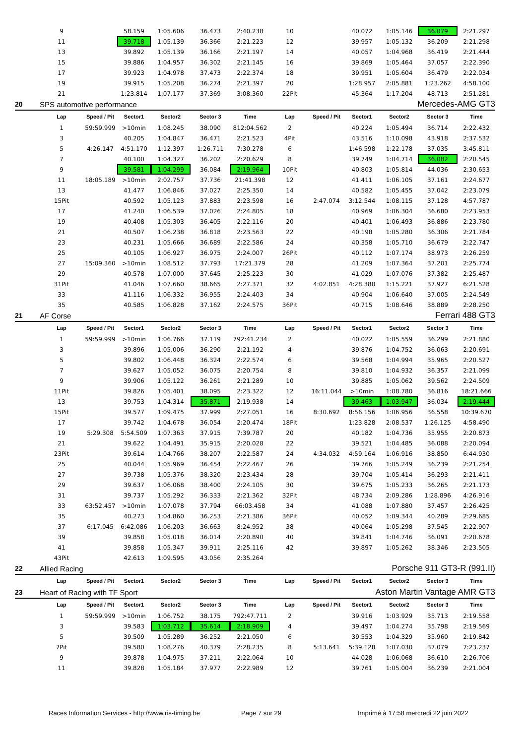| | 9 | | 58.159 | 1:05.606 | 36.473 | 2:40.238 | 10 | | 40.072 | 1:05.146 | 36.079 | 2:21.297 |
| | 11 | | 39.718 | 1:05.139 | 36.366 | 2:21.223 | 12 | | 39.957 | 1:05.132 | 36.209 | 2:21.298 |
| | 13 | | 39.892 | 1:05.139 | 36.166 | 2:21.197 | 14 | | 40.057 | 1:04.968 | 36.419 | 2:21.444 |
| | 15 | | 39.886 | 1:04.957 | 36.302 | 2:21.145 | 16 | | 39.869 | 1:05.464 | 37.057 | 2:22.390 |
| | 17 | | 39.923 | 1:04.978 | 37.473 | 2:22.374 | 18 | | 39.951 | 1:05.604 | 36.479 | 2:22.034 |
| | 19 | | 39.915 | 1:05.208 | 36.274 | 2:21.397 | 20 | | 1:28.957 | 2:05.881 | 1:23.262 | 4:58.100 |
| | 21 | | 1:23.814 | 1:07.177 | 37.369 | 3:08.360 | 22Pit | | 45.364 | 1:17.204 | 48.713 | 2:51.281 |
| 20 | SPS automotive performance | | | | | Mercedes-AMG GT3 | | | | | | |
| | Lap | Speed / Pit | Sector1 | Sector2 | Sector 3 | Time | Lap | Speed / Pit | Sector1 | Sector2 | Sector 3 | Time |
| | 1 | 59:59.999 | >10min | 1:08.245 | 38.090 | 812:04.562 | 2 | | 40.224 | 1:05.494 | 36.714 | 2:22.432 |
| | 3 | | 40.205 | 1:04.847 | 36.471 | 2:21.523 | 4Pit | | 43.516 | 1:10.098 | 43.918 | 2:37.532 |
| | 5 | 4:26.147 | 4:51.170 | 1:12.397 | 1:26.711 | 7:30.278 | 6 | | 1:46.598 | 1:22.178 | 37.035 | 3:45.811 |
| | 7 | | 40.100 | 1:04.327 | 36.202 | 2:20.629 | 8 | | 39.749 | 1:04.714 | 36.082 | 2:20.545 |
| | 9 | | 39.581 | 1:04.299 | 36.084 | 2:19.964 | 10Pit | | 40.803 | 1:05.814 | 44.036 | 2:30.653 |
| | 11 | 18:05.189 | >10min | 2:02.757 | 37.736 | 21:41.398 | 12 | | 41.411 | 1:06.105 | 37.161 | 2:24.677 |
| | 13 | | 41.477 | 1:06.846 | 37.027 | 2:25.350 | 14 | | 40.582 | 1:05.455 | 37.042 | 2:23.079 |
| | 15Pit | | 40.592 | 1:05.123 | 37.883 | 2:23.598 | 16 | 2:47.074 | 3:12.544 | 1:08.115 | 37.128 | 4:57.787 |
| | 17 | | 41.240 | 1:06.539 | 37.026 | 2:24.805 | 18 | | 40.969 | 1:06.304 | 36.680 | 2:23.953 |
| | 19 | | 40.408 | 1:05.303 | 36.405 | 2:22.116 | 20 | | 40.401 | 1:06.493 | 36.886 | 2:23.780 |
| | 21 | | 40.507 | 1:06.238 | 36.818 | 2:23.563 | 22 | | 40.198 | 1:05.280 | 36.306 | 2:21.784 |
| | 23 | | 40.231 | 1:05.666 | 36.689 | 2:22.586 | 24 | | 40.358 | 1:05.710 | 36.679 | 2:22.747 |
| | 25 | | 40.105 | 1:06.927 | 36.975 | 2:24.007 | 26Pit | | 40.112 | 1:07.174 | 38.973 | 2:26.259 |
| | 27 | 15:09.360 | >10min | 1:08.512 | 37.793 | 17:21.379 | 28 | | 41.209 | 1:07.364 | 37.201 | 2:25.774 |
| | 29 | | 40.578 | 1:07.000 | 37.645 | 2:25.223 | 30 | | 41.029 | 1:07.076 | 37.382 | 2:25.487 |
| | 31Pit | | 41.046 | 1:07.660 | 38.665 | 2:27.371 | 32 | 4:02.851 | 4:28.380 | 1:15.221 | 37.927 | 6:21.528 |
| | 33 | | 41.116 | 1:06.332 | 36.955 | 2:24.403 | 34 | | 40.904 | 1:06.640 | 37.005 | 2:24.549 |
| | 35 | | 40.585 | 1:06.828 | 37.162 | 2:24.575 | 36Pit | | 40.715 | 1:08.646 | 38.889 | 2:28.250 |
| 21 | AF Corse | | | | | Ferrari 488 GT3 | | | | | | |
| | Lap | Speed / Pit | Sector1 | Sector2 | Sector 3 | Time | Lap | Speed / Pit | Sector1 | Sector2 | Sector 3 | Time |
| | 1 | 59:59.999 | >10min | 1:06.766 | 37.119 | 792:41.234 | 2 | | 40.022 | 1:05.559 | 36.299 | 2:21.880 |
| | 3 | | 39.896 | 1:05.006 | 36.290 | 2:21.192 | 4 | | 39.876 | 1:04.752 | 36.063 | 2:20.691 |
| | 5 | | 39.802 | 1:06.448 | 36.324 | 2:22.574 | 6 | | 39.568 | 1:04.994 | 35.965 | 2:20.527 |
| | 7 | | 39.627 | 1:05.052 | 36.075 | 2:20.754 | 8 | | 39.810 | 1:04.932 | 36.357 | 2:21.099 |
| | 9 | | 39.906 | 1:05.122 | 36.261 | 2:21.289 | 10 | | 39.885 | 1:05.062 | 39.562 | 2:24.509 |
| | 11Pit | | 39.826 | 1:05.401 | 38.095 | 2:23.322 | 12 | 16:11.044 | >10min | 1:08.780 | 36.816 | 18:21.666 |
| | 13 | | 39.753 | 1:04.314 | 35.871 | 2:19.938 | 14 | | 39.463 | 1:03.947 | 36.034 | 2:19.444 |
| | 15Pit | | 39.577 | 1:09.475 | 37.999 | 2:27.051 | 16 | 8:30.692 | 8:56.156 | 1:06.956 | 36.558 | 10:39.670 |
| | 17 | | 39.742 | 1:04.678 | 36.054 | 2:20.474 | 18Pit | | 1:23.828 | 2:08.537 | 1:26.125 | 4:58.490 |
| | 19 | 5:29.308 | 5:54.509 | 1:07.363 | 37.915 | 7:39.787 | 20 | | 40.182 | 1:04.736 | 35.955 | 2:20.873 |
| | 21 | | 39.622 | 1:04.491 | 35.915 | 2:20.028 | 22 | | 39.521 | 1:04.485 | 36.088 | 2:20.094 |
| | 23Pit | | 39.614 | 1:04.766 | 38.207 | 2:22.587 | 24 | 4:34.032 | 4:59.164 | 1:06.916 | 38.850 | 6:44.930 |
| | 25 | | 40.044 | 1:05.969 | 36.454 | 2:22.467 | 26 | | 39.766 | 1:05.249 | 36.239 | 2:21.254 |
| | 27 | | 39.738 | 1:05.376 | 38.320 | 2:23.434 | 28 | | 39.704 | 1:05.414 | 36.293 | 2:21.411 |
| | 29 | | 39.637 | 1:06.068 | 38.400 | 2:24.105 | 30 | | 39.675 | 1:05.233 | 36.265 | 2:21.173 |
| | 31 | | 39.737 | 1:05.292 | 36.333 | 2:21.362 | 32Pit | | 48.734 | 2:09.286 | 1:28.896 | 4:26.916 |
| | 33 | 63:52.457 | >10min | 1:07.078 | 37.794 | 66:03.458 | 34 | | 41.088 | 1:07.880 | 37.457 | 2:26.425 |
| | 35 | | 40.273 | 1:04.860 | 36.253 | 2:21.386 | 36Pit | | 40.052 | 1:09.344 | 40.289 | 2:29.685 |
| | 37 | 6:17.045 | 6:42.086 | 1:06.203 | 36.663 | 8:24.952 | 38 | | 40.064 | 1:05.298 | 37.545 | 2:22.907 |
| | 39 | | 39.858 | 1:05.018 | 36.014 | 2:20.890 | 40 | | 39.841 | 1:04.746 | 36.091 | 2:20.678 |
| | 41 | | 39.858 | 1:05.347 | 39.911 | 2:25.116 | 42 | | 39.897 | 1:05.262 | 38.346 | 2:23.505 |
| | 43Pit | | 42.613 | 1:09.595 | 43.056 | 2:35.264 | | | | | | |
| 22 | Allied Racing | | | | | Porsche 911 GT3-R (991.II) | | | | | | |
| | Lap | Speed / Pit | Sector1 | Sector2 | Sector 3 | Time | Lap | Speed / Pit | Sector1 | Sector2 | Sector 3 | Time |
| 23 | Heart of Racing with TF Sport | | | | | Aston Martin Vantage AMR GT3 | | | | | | |
| | Lap | Speed / Pit | Sector1 | Sector2 | Sector 3 | Time | Lap | Speed / Pit | Sector1 | Sector2 | Sector 3 | Time |
| | 1 | 59:59.999 | >10min | 1:06.752 | 38.175 | 792:47.711 | 2 | | 39.916 | 1:03.929 | 35.713 | 2:19.558 |
| | 3 | | 39.583 | 1:03.712 | 35.614 | 2:18.909 | 4 | | 39.497 | 1:04.274 | 35.798 | 2:19.569 |
| | 5 | | 39.509 | 1:05.289 | 36.252 | 2:21.050 | 6 | | 39.553 | 1:04.329 | 35.960 | 2:19.842 |
| | 7Pit | | 39.580 | 1:08.276 | 40.379 | 2:28.235 | 8 | 5:13.641 | 5:39.128 | 1:07.030 | 37.079 | 7:23.237 |
| | 9 | | 39.878 | 1:04.975 | 37.211 | 2:22.064 | 10 | | 44.028 | 1:06.068 | 36.610 | 2:26.706 |
| | 11 | | 39.828 | 1:05.184 | 37.977 | 2:22.989 | 12 | | 39.761 | 1:05.004 | 36.239 | 2:21.004 |
Races Information Services - http://www.ris-timing.be
Page 7 sur 29
Imprimé à 17:58 mercredi 22 juin 2022